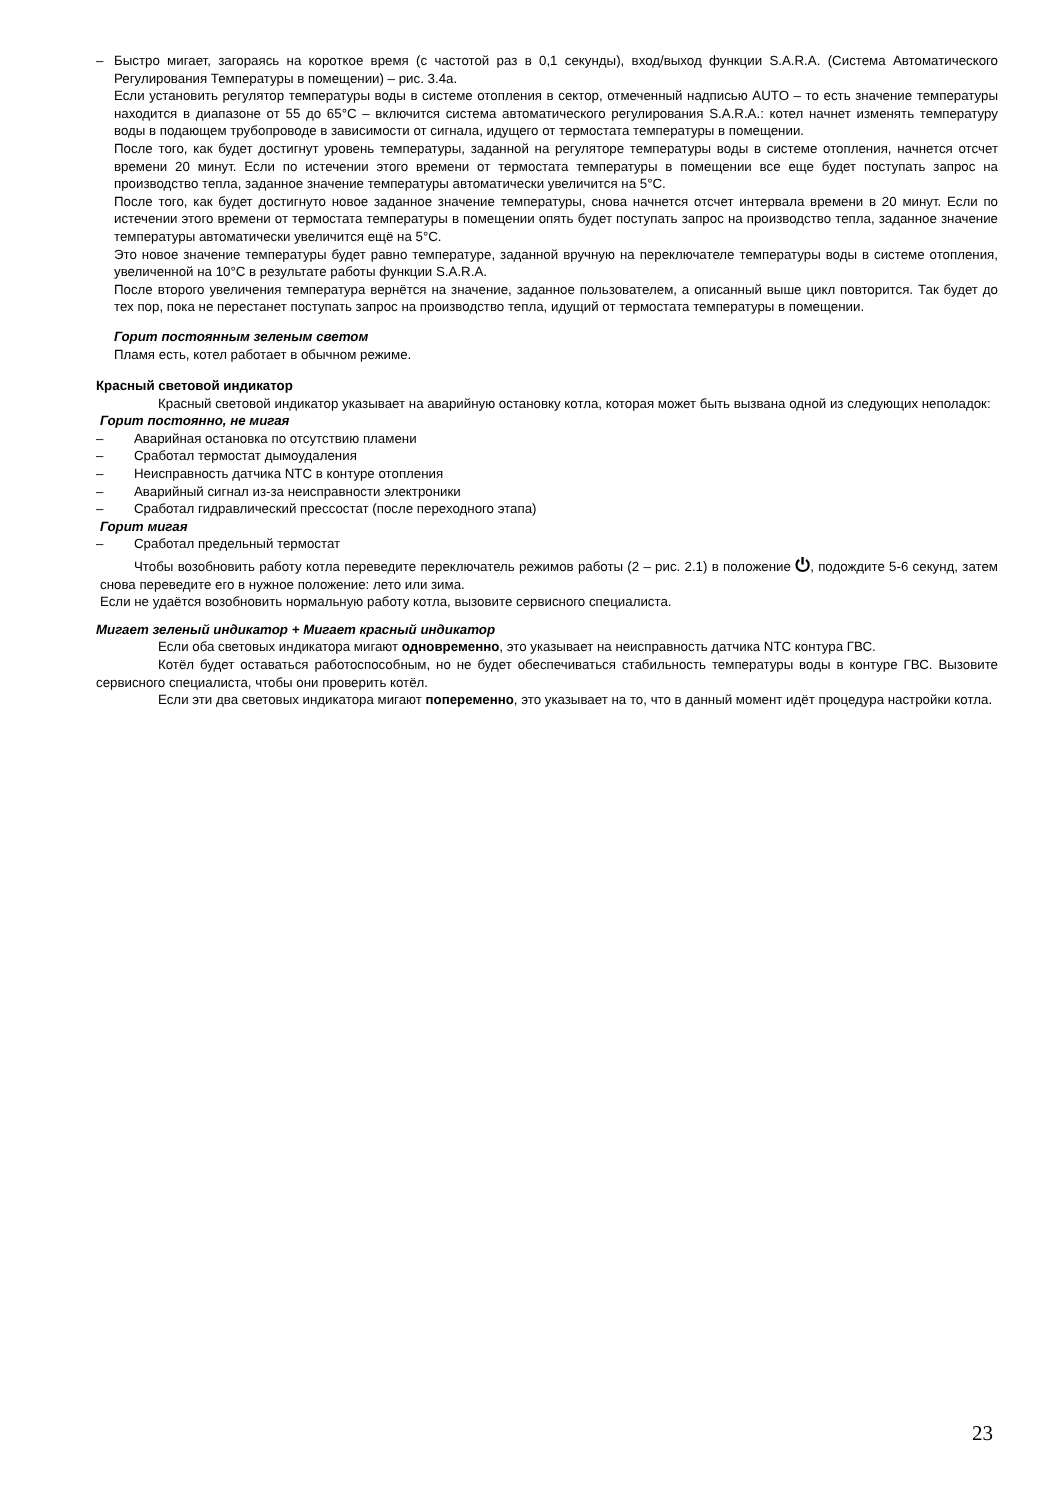– Быстро мигает, загораясь на короткое время (с частотой раз в 0,1 секунды), вход/выход функции S.A.R.A. (Система Автоматического Регулирования Температуры в помещении) – рис. 3.4а.
Если установить регулятор температуры воды в системе отопления в сектор, отмеченный надписью AUTO – то есть значение температуры находится в диапазоне от 55 до 65°C – включится система автоматического регулирования S.A.R.A.: котел начнет изменять температуру воды в подающем трубопроводе в зависимости от сигнала, идущего от термостата температуры в помещении.
После того, как будет достигнут уровень температуры, заданной на регуляторе температуры воды в системе отопления, начнется отсчет времени 20 минут. Если по истечении этого времени от термостата температуры в помещении все еще будет поступать запрос на производство тепла, заданное значение температуры автоматически увеличится на 5°C.
После того, как будет достигнуто новое заданное значение температуры, снова начнется отсчет интервала времени в 20 минут. Если по истечении этого времени от термостата температуры в помещении опять будет поступать запрос на производство тепла, заданное значение температуры автоматически увеличится ещё на 5°C.
Это новое значение температуры будет равно температуре, заданной вручную на переключателе температуры воды в системе отопления, увеличенной на 10°C в результате работы функции S.A.R.A.
После второго увеличения температура вернётся на значение, заданное пользователем, а описанный выше цикл повторится. Так будет до тех пор, пока не перестанет поступать запрос на производство тепла, идущий от термостата температуры в помещении.
Горит постоянным зеленым светом
Пламя есть, котел работает в обычном режиме.
Красный световой индикатор
Красный световой индикатор указывает на аварийную остановку котла, которая может быть вызвана одной из следующих неполадок:
Горит постоянно, не мигая
– Аварийная остановка по отсутствию пламени
– Сработал термостат дымоудаления
– Неисправность датчика NTC в контуре отопления
– Аварийный сигнал из-за неисправности электроники
– Сработал гидравлический прессостат (после переходного этапа)
Горит мигая
– Сработал предельный термостат
Чтобы возобновить работу котла переведите переключатель режимов работы (2 – рис. 2.1) в положение ⏻, подождите 5-6 секунд, затем снова переведите его в нужное положение: лето или зима.
Если не удаётся возобновить нормальную работу котла, вызовите сервисного специалиста.
Мигает зеленый индикатор + Мигает красный индикатор
Если оба световых индикатора мигают одновременно, это указывает на неисправность датчика NTC контура ГВС.
Котёл будет оставаться работоспособным, но не будет обеспечиваться стабильность температуры воды в контуре ГВС. Вызовите сервисного специалиста, чтобы они проверить котёл.
Если эти два световых индикатора мигают попеременно, это указывает на то, что в данный момент идёт процедура настройки котла.
23